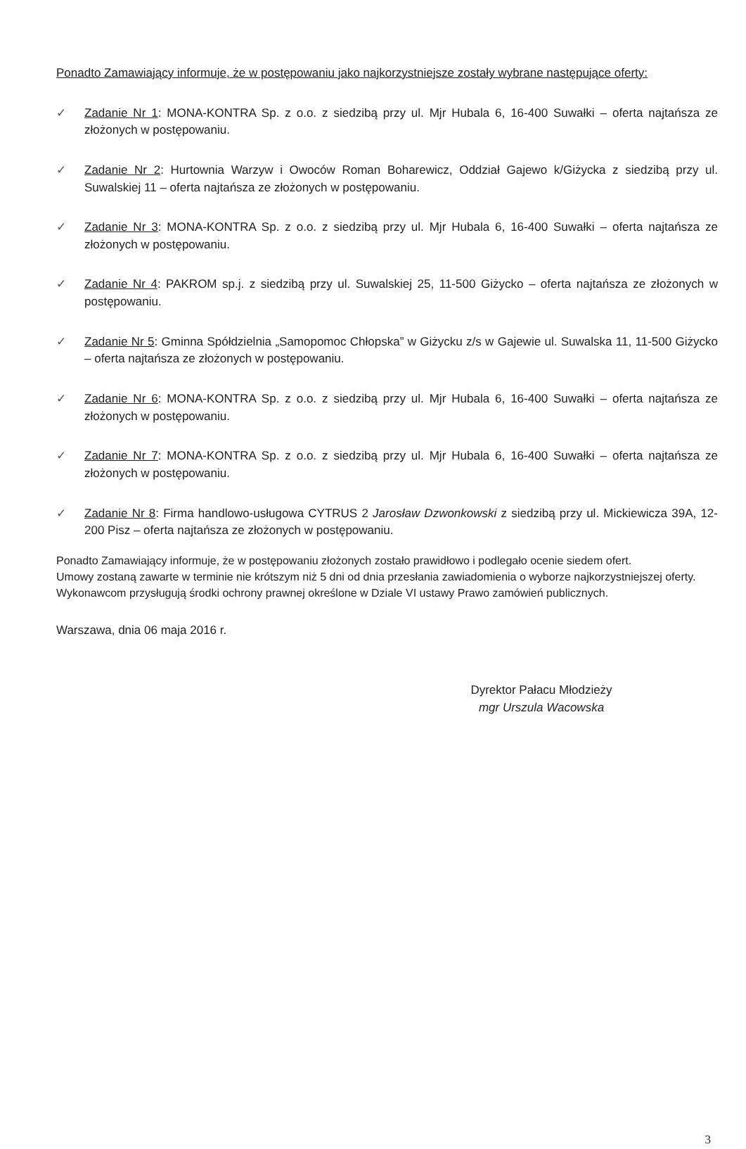Ponadto Zamawiający informuje, że w postępowaniu jako najkorzystniejsze zostały wybrane następujące oferty:
✓ Zadanie Nr 1: MONA-KONTRA Sp. z o.o. z siedzibą przy ul. Mjr Hubala 6, 16-400 Suwałki – oferta najtańsza ze złożonych w postępowaniu.
✓ Zadanie Nr 2: Hurtownia Warzyw i Owoców Roman Boharewicz, Oddział Gajewo k/Giżycka z siedzibą przy ul. Suwalskiej 11 – oferta najtańsza ze złożonych w postępowaniu.
✓ Zadanie Nr 3: MONA-KONTRA Sp. z o.o. z siedzibą przy ul. Mjr Hubala 6, 16-400 Suwałki – oferta najtańsza ze złożonych w postępowaniu.
✓ Zadanie Nr 4: PAKROM sp.j. z siedzibą przy ul. Suwalskiej 25, 11-500 Giżycko – oferta najtańsza ze złożonych w postępowaniu.
✓ Zadanie Nr 5: Gminna Spółdzielnia „Samopomoc Chłopska” w Giżycku z/s w Gajewie ul. Suwalska 11, 11-500 Giżycko – oferta najtańsza ze złożonych w postępowaniu.
✓ Zadanie Nr 6: MONA-KONTRA Sp. z o.o. z siedzibą przy ul. Mjr Hubala 6, 16-400 Suwałki – oferta najtańsza ze złożonych w postępowaniu.
✓ Zadanie Nr 7: MONA-KONTRA Sp. z o.o. z siedzibą przy ul. Mjr Hubala 6, 16-400 Suwałki – oferta najtańsza ze złożonych w postępowaniu.
✓ Zadanie Nr 8: Firma handlowo-usługowa CYTRUS 2 Jarosław Dzwonkowski z siedzibą przy ul. Mickiewicza 39A, 12-200 Pisz – oferta najtańsza ze złożonych w postępowaniu.
Ponadto Zamawiający informuje, że w postępowaniu złożonych zostało prawidłowo i podlegało ocenie siedem ofert.
Umowy zostaną zawarte w terminie nie krótszym niż 5 dni od dnia przesłania zawiadomienia o wyborze najkorzystniejszej oferty.
Wykonawcom przysługują środki ochrony prawnej określone w Dziale VI ustawy Prawo zamówień publicznych.
Warszawa, dnia 06 maja 2016 r.
Dyrektor Pałacu Młodzieży
mgr Urszula Wacowska
3